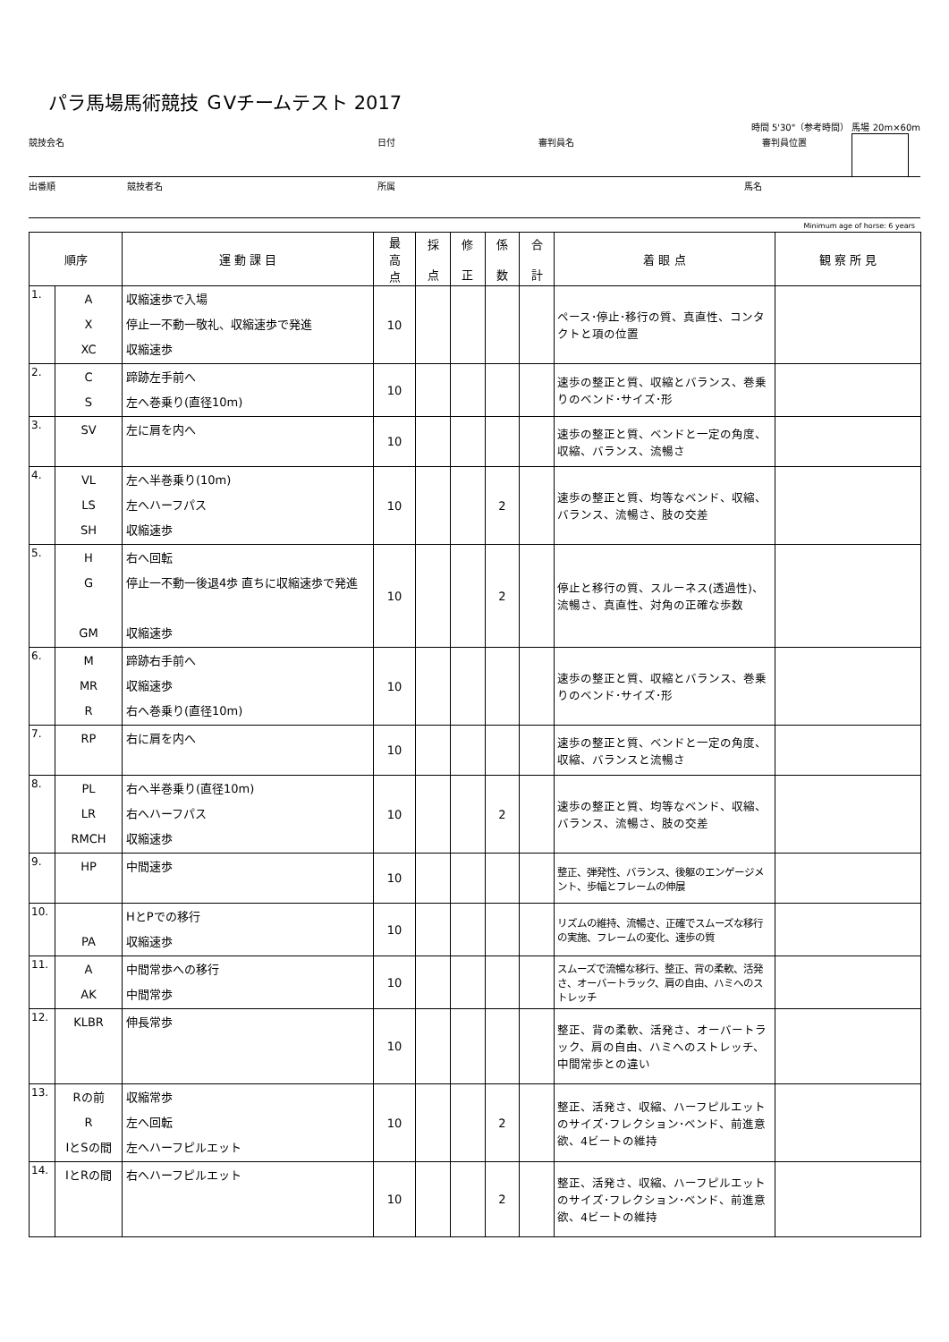パラ馬場馬術競技 ＧⅤチームテスト 2017
時間 5'30"（参考時間） 馬場 20m×60m
競技会名 日付 審判員名 審判員位置
出番順 競技者名 所属 馬名
Minimum age of horse: 6 years
| 順序 | | 運 動 課 目 | 最 高 点 | 採 点 | 修 正 | 係 数 | 合 計 | 着 眼 点 | 観 察 所 見 |
| --- | --- | --- | --- | --- | --- | --- | --- | --- | --- |
| 1. | A X XC | 収縮速歩で入場 停止一不動一敬礼、収縮速歩で発進 収縮速歩 | 10 | | | | | ペース･停止･移行の質、真直性、コンタクトと項の位置 | |
| 2. | C S | 蹄跡左手前へ 左へ巻乗り(直径10m) | 10 | | | | | 速歩の整正と質、収縮とバランス、巻乗りのベンド･サイズ･形 | |
| 3. | SV | 左に肩を内へ | 10 | | | | | 速歩の整正と質、ベンドと一定の角度、収縮、バランス、流暢さ | |
| 4. | VL LS SH | 左へ半巻乗り(10m) 左へハーフパス 収縮速歩 | 10 | | | 2 | | 速歩の整正と質、均等なベンド、収縮、バランス、流暢さ、肢の交差 | |
| 5. | H G GM | 右へ回転 停止一不動一後退4歩 直ちに収縮速歩で発進 収縮速歩 | 10 | | | 2 | | 停止と移行の質、スルーネス(透過性)、流暢さ、真直性、対角の正確な歩数 | |
| 6. | M MR R | 蹄跡右手前へ 収縮速歩 右へ巻乗り(直径10m) | 10 | | | | | 速歩の整正と質、収縮とバランス、巻乗りのベンド･サイズ･形 | |
| 7. | RP | 右に肩を内へ | 10 | | | | | 速歩の整正と質、ベンドと一定の角度、収縮、バランスと流暢さ | |
| 8. | PL LR RMCH | 右へ半巻乗り(直径10m) 右へハーフパス 収縮速歩 | 10 | | | 2 | | 速歩の整正と質、均等なベンド、収縮、バランス、流暢さ、肢の交差 | |
| 9. | HP | 中間速歩 | 10 | | | | | 整正、弾発性、バランス、後躯のエンゲージメント、歩幅とフレームの伸展 | |
| 10. | PA | HとPでの移行 収縮速歩 | 10 | | | | | リズムの維持、流暢さ、正確でスムーズな移行の実施、フレームの変化、速歩の質 | |
| 11. | A AK | 中間常歩への移行 中間常歩 | 10 | | | | | スムーズで流暢な移行、整正、背の柔軟、活発さ、オーバートラック、肩の自由、ハミへのストレッチ | |
| 12. | KLBR | 伸長常歩 | 10 | | | | | 整正、背の柔軟、活発さ、オーバートラック、肩の自由、ハミへのストレッチ、中間常歩との違い | |
| 13. | Rの前 R IとSの間 | 収縮常歩 左へ回転 左へハーフピルエット | 10 | | | 2 | | 整正、活発さ、収縮、ハーフピルエットのサイズ･フレクション･ベンド、前進意欲、4ビートの維持 | |
| 14. | IとRの間 | 右へハーフピルエット | 10 | | | 2 | | 整正、活発さ、収縮、ハーフピルエットのサイズ･フレクション･ベンド、前進意欲、4ビートの維持 | |